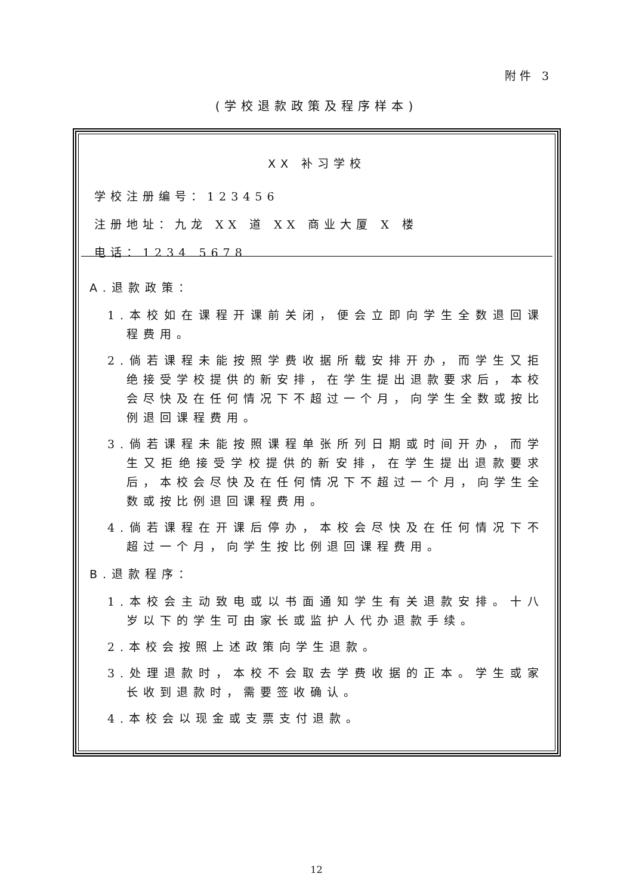附件 3
(学校退款政策及程序样本)
XX 补习学校
学校注册编号：123456
注册地址：九龙 XX 道 XX 商业大厦 X 楼
电话：1234 5678
A.退款政策：
1.本校如在课程开课前关闭，便会立即向学生全数退回课程费用。
2.倘若课程未能按照学费收据所载安排开办，而学生又拒绝接受学校提供的新安排，在学生提出退款要求后，本校会尽快及在任何情况下不超过一个月，向学生全数或按比例退回课程费用。
3.倘若课程未能按照课程单张所列日期或时间开办，而学生又拒绝接受学校提供的新安排，在学生提出退款要求后，本校会尽快及在任何情况下不超过一个月，向学生全数或按比例退回课程费用。
4.倘若课程在开课后停办，本校会尽快及在任何情况下不超过一个月，向学生按比例退回课程费用。
B.退款程序：
1.本校会主动致电或以书面通知学生有关退款安排。十八岁以下的学生可由家长或监护人代办退款手续。
2.本校会按照上述政策向学生退款。
3.处理退款时，本校不会取去学费收据的正本。学生或家长收到退款时，需要签收确认。
4.本校会以现金或支票支付退款。
12